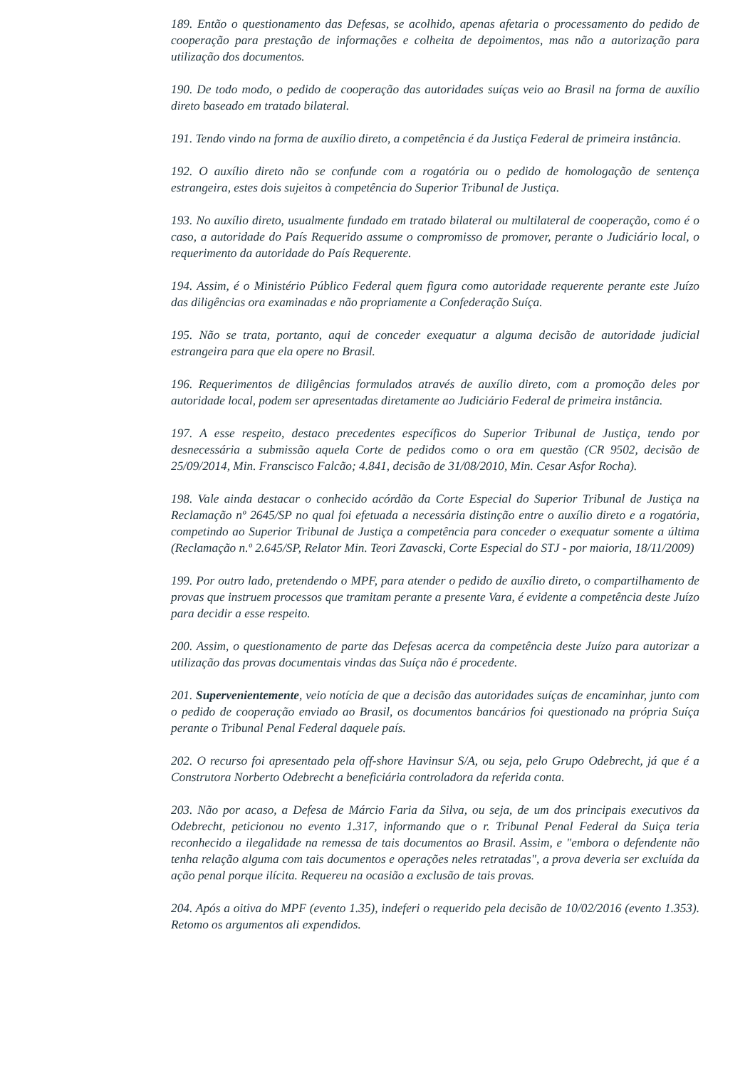189. Então o questionamento das Defesas, se acolhido, apenas afetaria o processamento do pedido de cooperação para prestação de informações e colheita de depoimentos, mas não a autorização para utilização dos documentos.
190. De todo modo, o pedido de cooperação das autoridades suíças veio ao Brasil na forma de auxílio direto baseado em tratado bilateral.
191. Tendo vindo na forma de auxílio direto, a competência é da Justiça Federal de primeira instância.
192. O auxílio direto não se confunde com a rogatória ou o pedido de homologação de sentença estrangeira, estes dois sujeitos à competência do Superior Tribunal de Justiça.
193. No auxílio direto, usualmente fundado em tratado bilateral ou multilateral de cooperação, como é o caso, a autoridade do País Requerido assume o compromisso de promover, perante o Judiciário local, o requerimento da autoridade do País Requerente.
194. Assim, é o Ministério Público Federal quem figura como autoridade requerente perante este Juízo das diligências ora examinadas e não propriamente a Confederação Suíça.
195. Não se trata, portanto, aqui de conceder exequatur a alguma decisão de autoridade judicial estrangeira para que ela opere no Brasil.
196. Requerimentos de diligências formulados através de auxílio direto, com a promoção deles por autoridade local, podem ser apresentadas diretamente ao Judiciário Federal de primeira instância.
197. A esse respeito, destaco precedentes específicos do Superior Tribunal de Justiça, tendo por desnecessária a submissão aquela Corte de pedidos como o ora em questão (CR 9502, decisão de 25/09/2014, Min. Franscisco Falcão; 4.841, decisão de 31/08/2010, Min. Cesar Asfor Rocha).
198. Vale ainda destacar o conhecido acórdão da Corte Especial do Superior Tribunal de Justiça na Reclamação nº 2645/SP no qual foi efetuada a necessária distinção entre o auxílio direto e a rogatória, competindo ao Superior Tribunal de Justiça a competência para conceder o exequatur somente a última (Reclamação n.º 2.645/SP, Relator Min. Teori Zavascki, Corte Especial do STJ - por maioria, 18/11/2009)
199. Por outro lado, pretendendo o MPF, para atender o pedido de auxílio direto, o compartilhamento de provas que instruem processos que tramitam perante a presente Vara, é evidente a competência deste Juízo para decidir a esse respeito.
200. Assim, o questionamento de parte das Defesas acerca da competência deste Juízo para autorizar a utilização das provas documentais vindas das Suíça não é procedente.
201. Supervenientemente, veio notícia de que a decisão das autoridades suíças de encaminhar, junto com o pedido de cooperação enviado ao Brasil, os documentos bancários foi questionado na própria Suíça perante o Tribunal Penal Federal daquele país.
202. O recurso foi apresentado pela off-shore Havinsur S/A, ou seja, pelo Grupo Odebrecht, já que é a Construtora Norberto Odebrecht a beneficiária controladora da referida conta.
203. Não por acaso, a Defesa de Márcio Faria da Silva, ou seja, de um dos principais executivos da Odebrecht, peticionou no evento 1.317, informando que o r. Tribunal Penal Federal da Suiça teria reconhecido a ilegalidade na remessa de tais documentos ao Brasil. Assim, e "embora o defendente não tenha relação alguma com tais documentos e operações neles retratadas", a prova deveria ser excluída da ação penal porque ilícita. Requereu na ocasião a exclusão de tais provas.
204. Após a oitiva do MPF (evento 1.35), indeferi o requerido pela decisão de 10/02/2016 (evento 1.353). Retomo os argumentos ali expendidos.